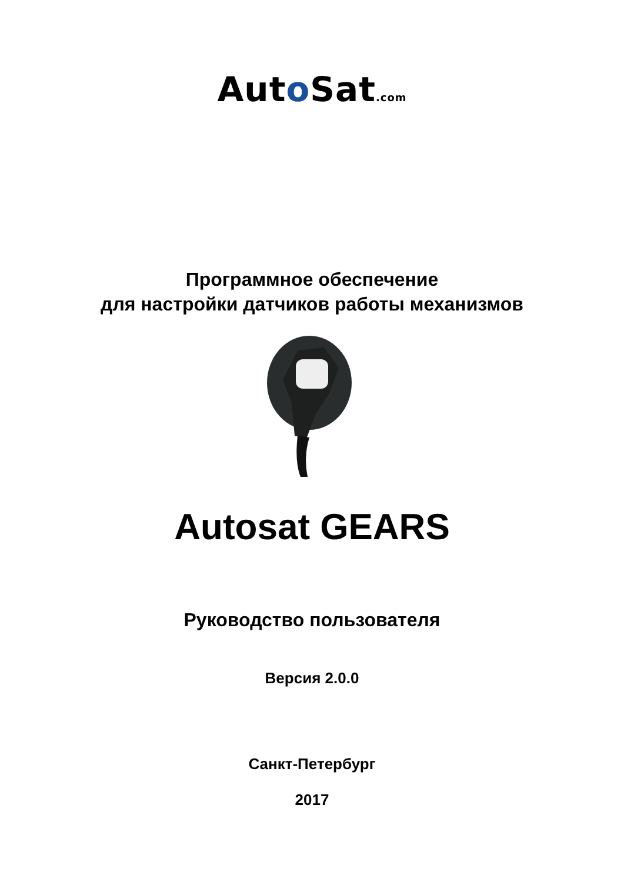Auto Sat.com
Программное обеспечение
для настройки датчиков работы механизмов
Autosat GEARS
Руководство пользователя
Версия 2.0.0
Санкт-Петербург
2017